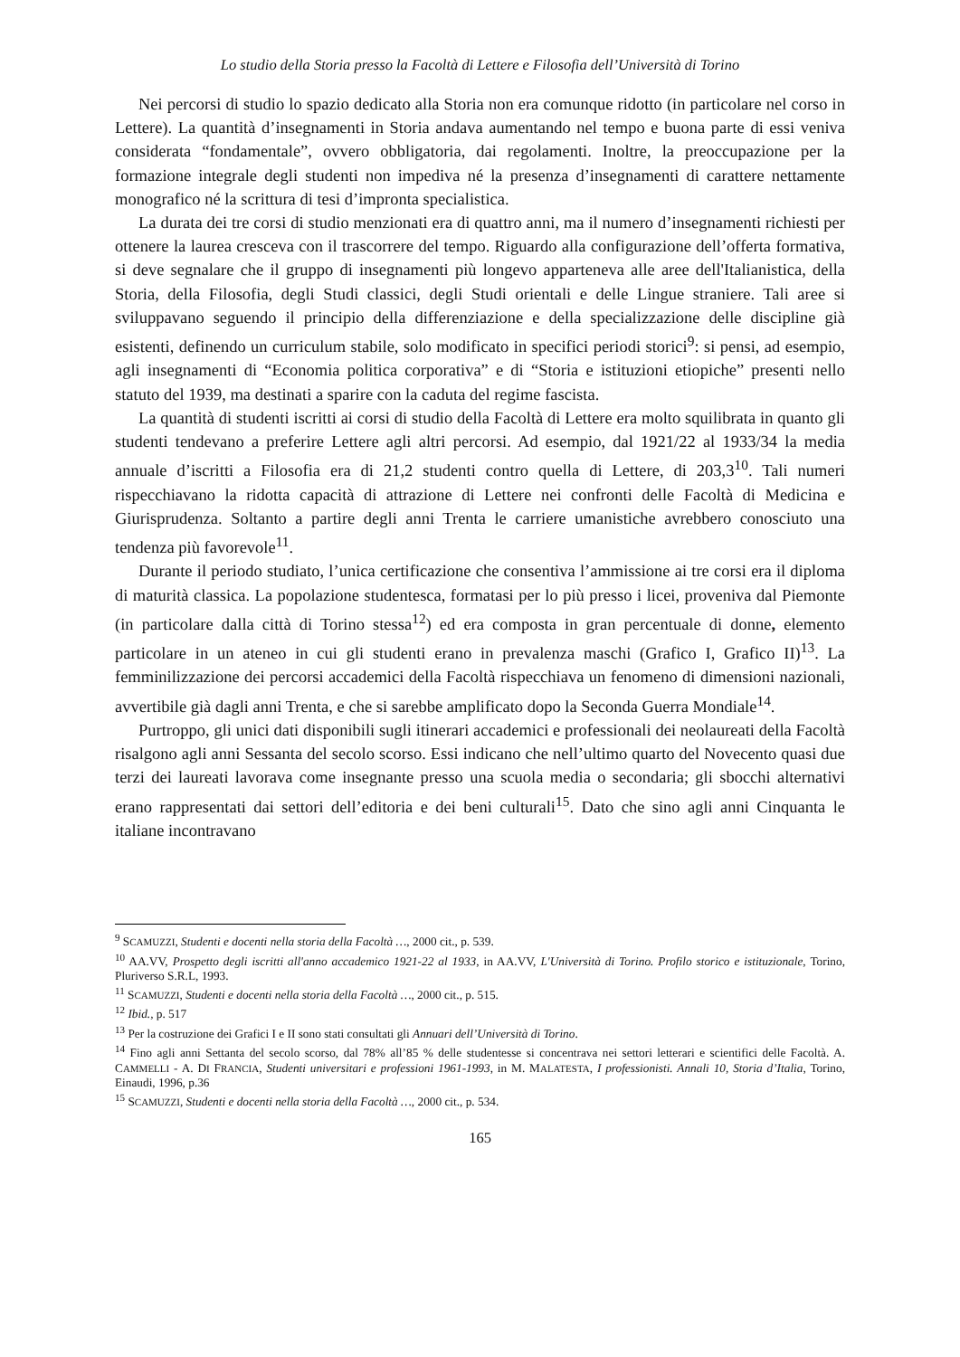Lo studio della Storia presso la Facoltà di Lettere e Filosofia dell’Università di Torino
Nei percorsi di studio lo spazio dedicato alla Storia non era comunque ridotto (in particolare nel corso in Lettere). La quantità d’insegnamenti in Storia andava aumentando nel tempo e buona parte di essi veniva considerata “fondamentale”, ovvero obbligatoria, dai regolamenti. Inoltre, la preoccupazione per la formazione integrale degli studenti non impediva né la presenza d’insegnamenti di carattere nettamente monografico né la scrittura di tesi d’impronta specialistica.
La durata dei tre corsi di studio menzionati era di quattro anni, ma il numero d’insegnamenti richiesti per ottenere la laurea cresceva con il trascorrere del tempo. Riguardo alla configurazione dell’offerta formativa, si deve segnalare che il gruppo di insegnamenti più longevo apparteneva alle aree dell'Italianistica, della Storia, della Filosofia, degli Studi classici, degli Studi orientali e delle Lingue straniere. Tali aree si sviluppavano seguendo il principio della differenziazione e della specializzazione delle discipline già esistenti, definendo un curriculum stabile, solo modificato in specifici periodi storici<sup>9</sup>: si pensi, ad esempio, agli insegnamenti di “Economia politica corporativa” e di “Storia e istituzioni etiopiche” presenti nello statuto del 1939, ma destinati a sparire con la caduta del regime fascista.
La quantità di studenti iscritti ai corsi di studio della Facoltà di Lettere era molto squilibrata in quanto gli studenti tendevano a preferire Lettere agli altri percorsi. Ad esempio, dal 1921/22 al 1933/34 la media annuale d’iscritti a Filosofia era di 21,2 studenti contro quella di Lettere, di 203,3<sup>10</sup>. Tali numeri rispecchiavano la ridotta capacità di attrazione di Lettere nei confronti delle Facoltà di Medicina e Giurisprudenza. Soltanto a partire degli anni Trenta le carriere umanistiche avrebbero conosciuto una tendenza più favorevole<sup>11</sup>.
Durante il periodo studiato, l’unica certificazione che consentiva l’ammissione ai tre corsi era il diploma di maturità classica. La popolazione studentesca, formatasi per lo più presso i licei, proveniva dal Piemonte (in particolare dalla città di Torino stessa<sup>12</sup>) ed era composta in gran percentuale di donne, elemento particolare in un ateneo in cui gli studenti erano in prevalenza maschi (Grafico I, Grafico II)<sup>13</sup>. La femminilizzazione dei percorsi accademici della Facoltà rispecchiava un fenomeno di dimensioni nazionali, avvertibile già dagli anni Trenta, e che si sarebbe amplificato dopo la Seconda Guerra Mondiale<sup>14</sup>.
Purtroppo, gli unici dati disponibili sugli itinerari accademici e professionali dei neolaureati della Facoltà risalgono agli anni Sessanta del secolo scorso. Essi indicano che nell’ultimo quarto del Novecento quasi due terzi dei laureati lavorava come insegnante presso una scuola media o secondaria; gli sbocchi alternativi erano rappresentati dai settori dell’editoria e dei beni culturali<sup>15</sup>. Dato che sino agli anni Cinquanta le italiane incontravano
<sup>9</sup> SCAMUZZI, Studenti e docenti nella storia della Facoltà …, 2000 cit., p. 539.
<sup>10</sup> AA.VV, Prospetto degli iscritti all'anno accademico 1921-22 al 1933, in AA.VV, L'Università di Torino. Profilo storico e istituzionale, Torino, Pluriverso S.R.L, 1993.
<sup>11</sup> SCAMUZZI, Studenti e docenti nella storia della Facoltà …, 2000 cit., p. 515.
<sup>12</sup> Ibid., p. 517
<sup>13</sup> Per la costruzione dei Grafici I e II sono stati consultati gli Annuari dell’Università di Torino.
<sup>14</sup> Fino agli anni Settanta del secolo scorso, dal 78% all’85 % delle studentesse si concentrava nei settori letterari e scientifici delle Facoltà. A. CAMMELLI - A. DI FRANCIA, Studenti universitari e professioni 1961-1993, in M. MALATESTA, I professionisti. Annali 10, Storia d’Italia, Torino, Einaudi, 1996, p.36
<sup>15</sup> SCAMUZZI, Studenti e docenti nella storia della Facoltà …, 2000 cit., p. 534.
165